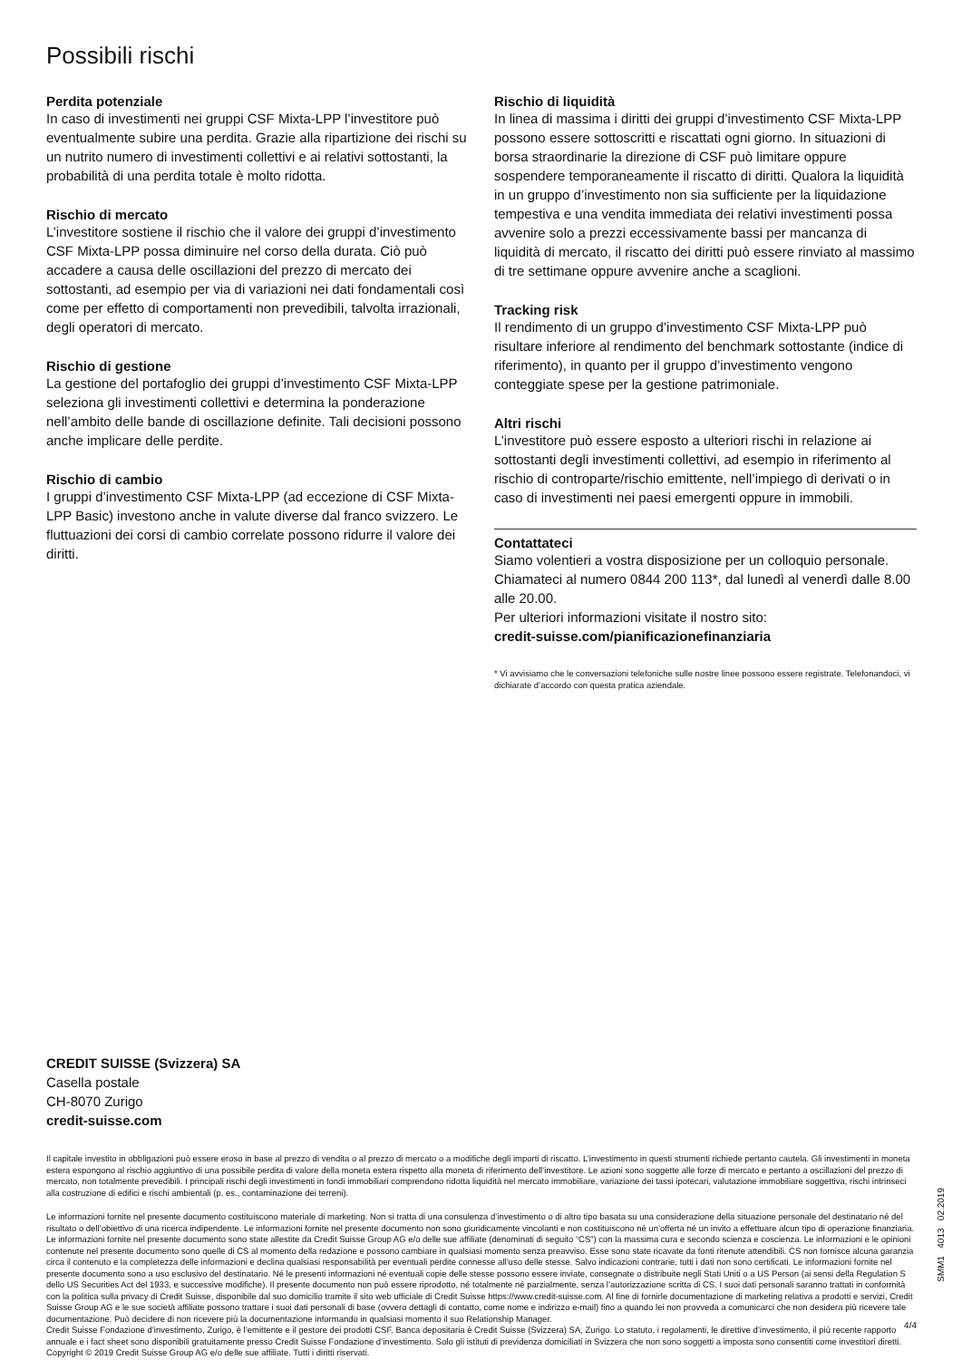Possibili rischi
Perdita potenziale
In caso di investimenti nei gruppi CSF Mixta-LPP l’investitore può eventualmente subire una perdita. Grazie alla ripartizione dei rischi su un nutrito numero di investimenti collettivi e ai relativi sottostanti, la probabilità di una perdita totale è molto ridotta.
Rischio di mercato
L’investitore sostiene il rischio che il valore dei gruppi d’investimento CSF Mixta-LPP possa diminuire nel corso della durata. Ciò può accadere a causa delle oscillazioni del prezzo di mercato dei sottostanti, ad esempio per via di variazioni nei dati fondamentali così come per effetto di comportamenti non prevedibili, talvolta irrazionali, degli operatori di mercato.
Rischio di gestione
La gestione del portafoglio dei gruppi d’investimento CSF Mixta-LPP seleziona gli investimenti collettivi e determina la ponderazione nell’ambito delle bande di oscillazione definite. Tali decisioni possono anche implicare delle perdite.
Rischio di cambio
I gruppi d’investimento CSF Mixta-LPP (ad eccezione di CSF Mixta-LPP Basic) investono anche in valute diverse dal franco svizzero. Le fluttuazioni dei corsi di cambio correlate possono ridurre il valore dei diritti.
Rischio di liquidità
In linea di massima i diritti dei gruppi d’investimento CSF Mixta-LPP possono essere sottoscritti e riscattati ogni giorno. In situazioni di borsa straordinarie la direzione di CSF può limitare oppure sospendere temporaneamente il riscatto di diritti. Qualora la liquidità in un gruppo d’investimento non sia sufficiente per la liquidazione tempestiva e una vendita immediata dei relativi investimenti possa avvenire solo a prezzi eccessivamente bassi per mancanza di liquidità di mercato, il riscatto dei diritti può essere rinviato al massimo di tre settimane oppure avvenire anche a scaglioni.
Tracking risk
Il rendimento di un gruppo d’investimento CSF Mixta-LPP può risultare inferiore al rendimento del benchmark sottostante (indice di riferimento), in quanto per il gruppo d’investimento vengono conteggiate spese per la gestione patrimoniale.
Altri rischi
L’investitore può essere esposto a ulteriori rischi in relazione ai sottostanti degli investimenti collettivi, ad esempio in riferimento al rischio di controparte/rischio emittente, nell’impiego di derivati o in caso di investimenti nei paesi emergenti oppure in immobili.
Contattateci
Siamo volentieri a vostra disposizione per un colloquio personale. Chiamateci al numero 0844 200 113*, dal lunedì al venerdì dalle 8.00 alle 20.00.
Per ulteriori informazioni visitate il nostro sito:
credit-suisse.com/pianificazionefinanziaria
* Vi avvisiamo che le conversazioni telefoniche sulle nostre linee possono essere registrate. Telefonandoci, vi dichiarate d’accordo con questa pratica aziendale.
CREDIT SUISSE (Svizzera) SA
Casella postale
CH-8070 Zurigo
credit-suisse.com
Il capitale investito in obbligazioni può essere eroso in base al prezzo di vendita o al prezzo di mercato o a modifiche degli importi di riscatto. L’investimento in questi strumenti richiede pertanto cautela. Gli investimenti in moneta estera espongono al rischio aggiuntivo di una possibile perdita di valore della moneta estera rispetto alla moneta di riferimento dell’investitore. Le azioni sono soggette alle forze di mercato e pertanto a oscillazioni del prezzo di mercato, non totalmente prevedibili. I principali rischi degli investimenti in fondi immobiliari comprendono ridotta liquidità nel mercato immobiliare, variazione dei tassi ipotecari, valutazione immobiliare soggettiva, rischi intrinseci alla costruzione di edifici e rischi ambientali (p. es., contaminazione dei terreni).
Le informazioni fornite nel presente documento costituiscono materiale di marketing. Non si tratta di una consulenza d’investimento o di altro tipo basata su una considerazione della situazione personale del destinatario né del risultato o dell’obiettivo di una ricerca indipendente. Le informazioni fornite nel presente documento non sono giuridicamente vincolanti e non costituiscono né un’offerta né un invito a effettuare alcun tipo di operazione finanziaria. Le informazioni fornite nel presente documento sono state allestite da Credit Suisse Group AG e/o delle sue affiliate (denominati di seguito “CS”) con la massima cura e secondo scienza e coscienza. Le informazioni e le opinioni contenute nel presente documento sono quelle di CS al momento della redazione e possono cambiare in qualsiasi momento senza preavviso. Esse sono state ricavate da fonti ritenute attendibili. CS non fornisce alcuna garanzia circa il contenuto e la completezza delle informazioni e declina qualsiasi responsabilità per eventuali perdite connesse all’uso delle stesse. Salvo indicazioni contrarie, tutti i dati non sono certificati. Le informazioni fornite nel presente documento sono a uso esclusivo del destinatario. Né le presenti informazioni né eventuali copie delle stesse possono essere inviate, consegnate o distribuite negli Stati Uniti o a US Person (ai sensi della Regulation S dello US Securities Act del 1933, e successive modifiche). Il presente documento non può essere riprodotto, né totalmente né parzialmente, senza l’autorizzazione scritta di CS. I suoi dati personali saranno trattati in conformità con la politica sulla privacy di Credit Suisse, disponibile dal suo domicilio tramite il sito web ufficiale di Credit Suisse https://www.credit-suisse.com. Al fine di fornirle documentazione di marketing relativa a prodotti e servizi, Credit Suisse Group AG e le sue società affiliate possono trattare i suoi dati personali di base (ovvero dettagli di contatto, come nome e indirizzo e-mail) fino a quando lei non provveda a comunicarci che non desidera più ricevere tale documentazione. Può decidere di non ricevere più la documentazione informando in qualsiasi momento il suo Relationship Manager.
Credit Suisse Fondazione d’investimento, Zurigo, è l’emittente e il gestore dei prodotti CSF. Banca depositaria è Credit Suisse (Svizzera) SA, Zurigo. Lo statuto, i regolamenti, le direttive d’investimento, il più recente rapporto annuale e i fact sheet sono disponibili gratuitamente presso Credit Suisse Fondazione d’investimento. Solo gli istituti di previdenza domiciliati in Svizzera che non sono soggetti a imposta sono consentiti come investitori diretti.
Copyright © 2019 Credit Suisse Group AG e/o delle sue affiliate. Tutti i diritti riservati.
SMM1 4013 02.2019
4/4